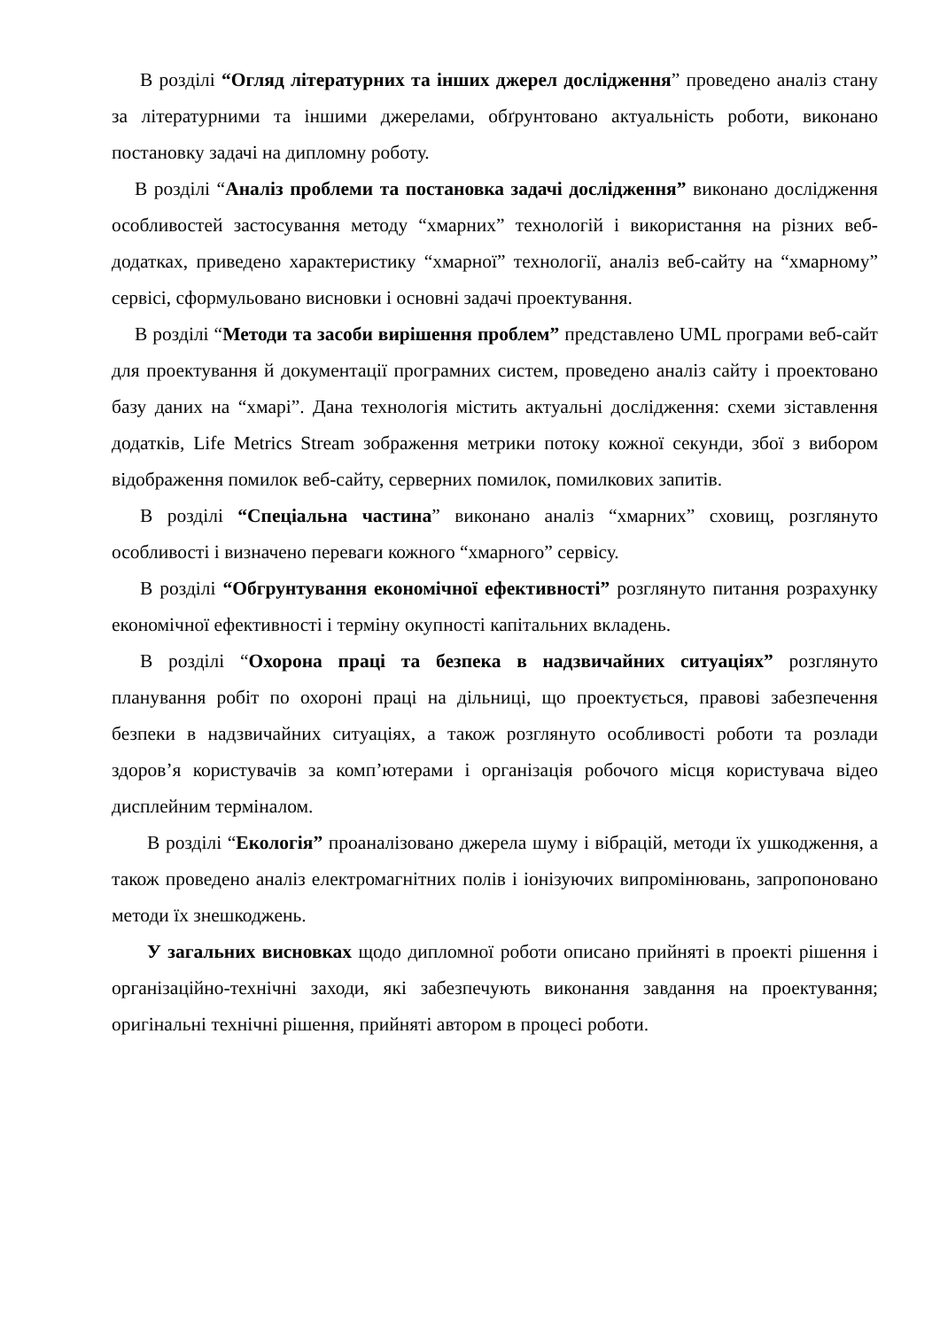В розділі “Огляд літературних та інших джерел дослідження” проведено аналіз стану за літературними та іншими джерелами, обґрунтовано актуальність роботи, виконано постановку задачі на дипломну роботу.
В розділі “Аналіз проблеми та постановка задачі дослідження” виконано дослідження особливостей застосування методу “хмарних” технологій і використання на різних веб-додатках, приведено характеристику “хмарної” технології, аналіз веб-сайту на “хмарному” сервісі, сформульовано висновки і основні задачі проектування.
В розділі “Методи та засоби вирішення проблем” представлено UML програми веб-сайт для проектування й документації програмних систем, проведено аналіз сайту і проектовано базу даних на “хмарі”. Дана технологія містить актуальні дослідження: схеми зіставлення додатків, Life Metrics Stream зображення метрики потоку кожної секунди, збої з вибором відображення помилок веб-сайту, серверних помилок, помилкових запитів.
В розділі “Спеціальна частина” виконано аналіз “хмарних” сховищ, розглянуто особливості і визначено переваги кожного “хмарного” сервісу.
В розділі “Обгрунтування економічної ефективності” розглянуто питання розрахунку економічної ефективності і терміну окупності капітальних вкладень.
В розділі “Охорона праці та безпека в надзвичайних ситуаціях” розглянуто планування робіт по охороні праці на дільниці, що проектується, правові забезпечення безпеки в надзвичайних ситуаціях, а також розглянуто особливості роботи та розлади здоров’я користувачів за комп’ютерами і організація робочого місця користувача відео дисплейним терміналом.
В розділі “Екологія” проаналізовано джерела шуму і вібрацій, методи їх ушкодження, а також проведено аналіз електромагнітних полів і іонізуючих випромінювань, запропоновано методи їх знешкоджень.
У загальних висновках щодо дипломної роботи описано прийняті в проекті рішення і організаційно-технічні заходи, які забезпечують виконання завдання на проектування; оригінальні технічні рішення, прийняті автором в процесі роботи.